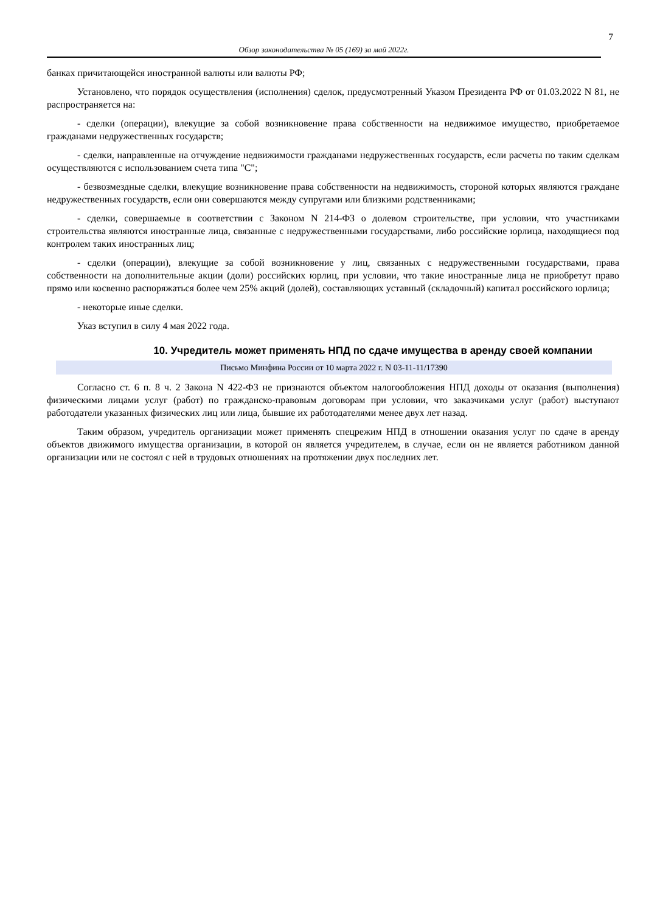7
Обзор законодательства № 05 (169) за май 2022г.
банках причитающейся иностранной валюты или валюты РФ;
Установлено, что порядок осуществления (исполнения) сделок, предусмотренный Указом Президента РФ от 01.03.2022 N 81, не распространяется на:
- сделки (операции), влекущие за собой возникновение права собственности на недвижимое имущество, приобретаемое гражданами недружественных государств;
- сделки, направленные на отчуждение недвижимости гражданами недружественных государств, если расчеты по таким сделкам осуществляются с использованием счета типа "С";
- безвозмездные сделки, влекущие возникновение права собственности на недвижимость, стороной которых являются граждане недружественных государств, если они совершаются между супругами или близкими родственниками;
- сделки, совершаемые в соответствии с Законом N 214-ФЗ о долевом строительстве, при условии, что участниками строительства являются иностранные лица, связанные с недружественными государствами, либо российские юрлица, находящиеся под контролем таких иностранных лиц;
- сделки (операции), влекущие за собой возникновение у лиц, связанных с недружественными государствами, права собственности на дополнительные акции (доли) российских юрлиц, при условии, что такие иностранные лица не приобретут право прямо или косвенно распоряжаться более чем 25% акций (долей), составляющих уставный (складочный) капитал российского юрлица;
- некоторые иные сделки.
Указ вступил в силу 4 мая 2022 года.
10. Учредитель может применять НПД по сдаче имущества в аренду своей компании
Письмо Минфина России от 10 марта 2022 г. N 03-11-11/17390
Согласно ст. 6 п. 8 ч. 2 Закона N 422-ФЗ не признаются объектом налогообложения НПД доходы от оказания (выполнения) физическими лицами услуг (работ) по гражданско-правовым договорам при условии, что заказчиками услуг (работ) выступают работодатели указанных физических лиц или лица, бывшие их работодателями менее двух лет назад.
Таким образом, учредитель организации может применять спецрежим НПД в отношении оказания услуг по сдаче в аренду объектов движимого имущества организации, в которой он является учредителем, в случае, если он не является работником данной организации или не состоял с ней в трудовых отношениях на протяжении двух последних лет.